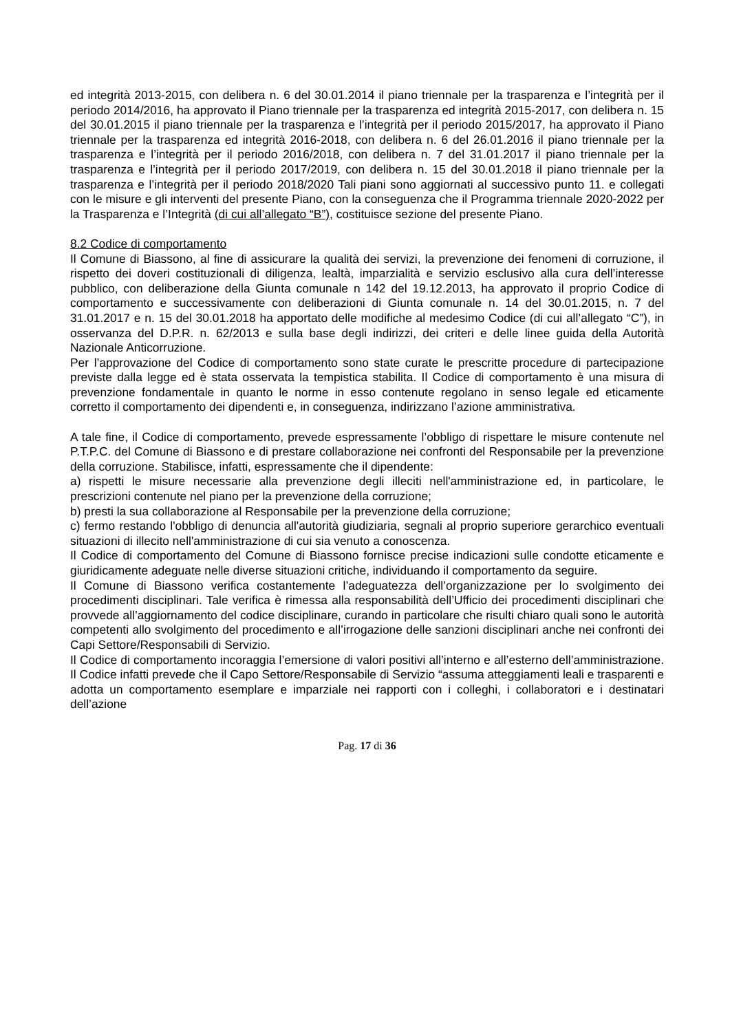ed integrità 2013-2015, con delibera n. 6 del 30.01.2014 il piano triennale per la trasparenza e l’integrità per il periodo 2014/2016, ha approvato il Piano triennale per la trasparenza ed integrità 2015-2017, con delibera n. 15 del 30.01.2015 il piano triennale per la trasparenza e l’integrità per il periodo 2015/2017, ha approvato il Piano triennale per la trasparenza ed integrità 2016-2018, con delibera n. 6 del 26.01.2016 il piano triennale per la trasparenza e l’integrità per il periodo 2016/2018, con delibera n. 7 del 31.01.2017 il piano triennale per la trasparenza e l’integrità per il periodo 2017/2019, con delibera n. 15 del 30.01.2018 il piano triennale per la trasparenza e l’integrità per il periodo 2018/2020 Tali piani sono aggiornati al successivo punto 11. e collegati con le misure e gli interventi del presente Piano, con la conseguenza che il Programma triennale 2020-2022 per la Trasparenza e l’Integrità (di cui all’allegato “B”), costituisce sezione del presente Piano.
8.2 Codice di comportamento
Il Comune di Biassono, al fine di assicurare la qualità dei servizi, la prevenzione dei fenomeni di corruzione, il rispetto dei doveri costituzionali di diligenza, lealtà, imparzialità e servizio esclusivo alla cura dell’interesse pubblico, con deliberazione della Giunta comunale n 142 del 19.12.2013, ha approvato il proprio Codice di comportamento e successivamente con deliberazioni di Giunta comunale n. 14 del 30.01.2015, n. 7 del 31.01.2017 e n. 15 del 30.01.2018 ha apportato delle modifiche al medesimo Codice (di cui all’allegato “C”), in osservanza del D.P.R. n. 62/2013 e sulla base degli indirizzi, dei criteri e delle linee guida della Autorità Nazionale Anticorruzione.
Per l’approvazione del Codice di comportamento sono state curate le prescritte procedure di partecipazione previste dalla legge ed è stata osservata la tempistica stabilita. Il Codice di comportamento è una misura di prevenzione fondamentale in quanto le norme in esso contenute regolano in senso legale ed eticamente corretto il comportamento dei dipendenti e, in conseguenza, indirizzano l’azione amministrativa.
A tale fine, il Codice di comportamento, prevede espressamente l’obbligo di rispettare le misure contenute nel P.T.P.C. del Comune di Biassono e di prestare collaborazione nei confronti del Responsabile per la prevenzione della corruzione. Stabilisce, infatti, espressamente che il dipendente:
a) rispetti le misure necessarie alla prevenzione degli illeciti nell'amministrazione ed, in particolare, le prescrizioni contenute nel piano per la prevenzione della corruzione;
b) presti la sua collaborazione al Responsabile per la prevenzione della corruzione;
c) fermo restando l'obbligo di denuncia all'autorità giudiziaria, segnali al proprio superiore gerarchico eventuali situazioni di illecito nell'amministrazione di cui sia venuto a conoscenza.
Il Codice di comportamento del Comune di Biassono fornisce precise indicazioni sulle condotte eticamente e giuridicamente adeguate nelle diverse situazioni critiche, individuando il comportamento da seguire.
Il Comune di Biassono verifica costantemente l’adeguatezza dell’organizzazione per lo svolgimento dei procedimenti disciplinari. Tale verifica è rimessa alla responsabilità dell’Ufficio dei procedimenti disciplinari che provvede all’aggiornamento del codice disciplinare, curando in particolare che risulti chiaro quali sono le autorità competenti allo svolgimento del procedimento e all’irrogazione delle sanzioni disciplinari anche nei confronti dei Capi Settore/Responsabili di Servizio.
Il Codice di comportamento incoraggia l’emersione di valori positivi all’interno e all’esterno dell’amministrazione. Il Codice infatti prevede che il Capo Settore/Responsabile di Servizio “assuma atteggiamenti leali e trasparenti e adotta un comportamento esemplare e imparziale nei rapporti con i colleghi, i collaboratori e i destinatari dell’azione
Pag. 17 di 36